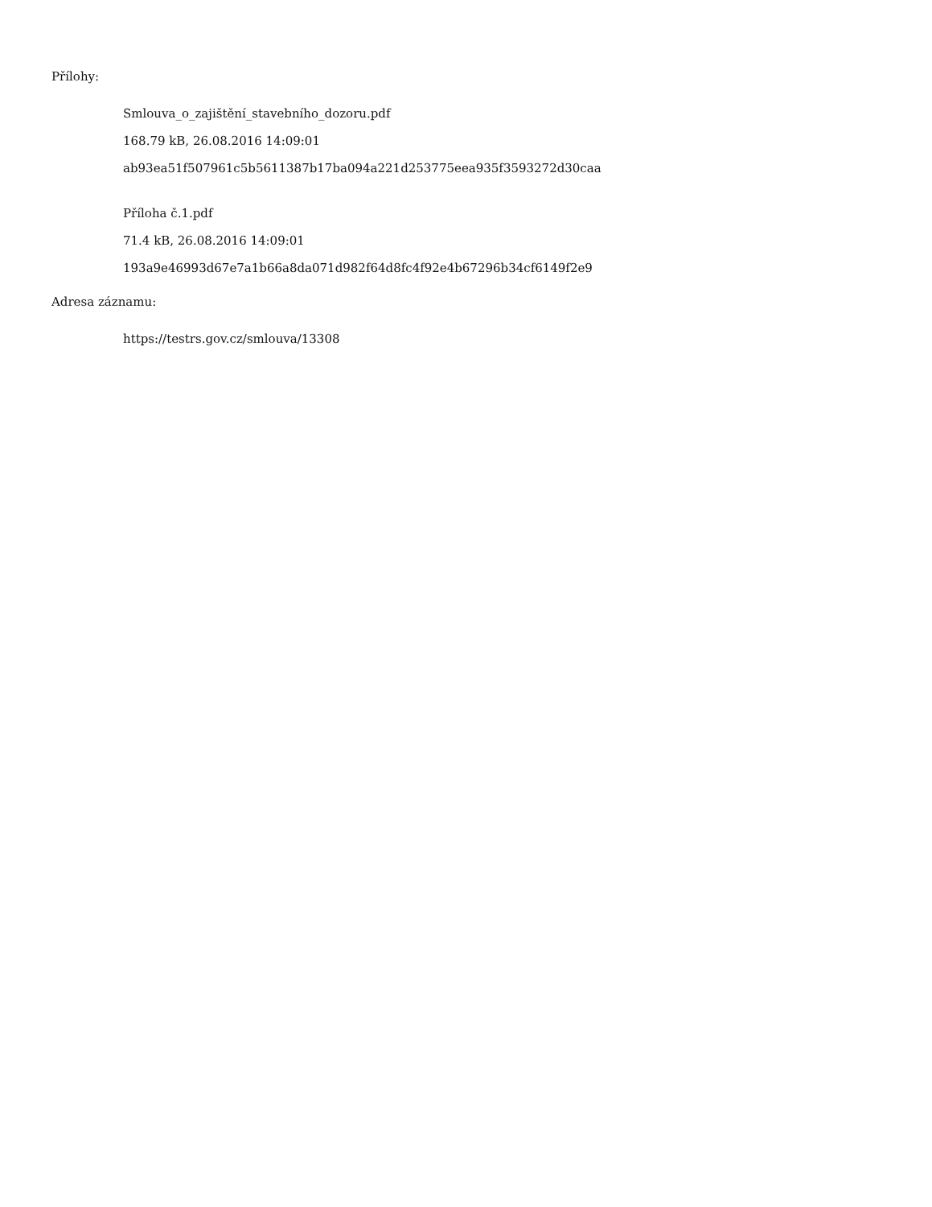Přílohy:
Smlouva_o_zajištění_stavebního_dozoru.pdf
168.79 kB, 26.08.2016 14:09:01
ab93ea51f507961c5b5611387b17ba094a221d253775eea935f3593272d30caa
Příloha č.1.pdf
71.4 kB, 26.08.2016 14:09:01
193a9e46993d67e7a1b66a8da071d982f64d8fc4f92e4b67296b34cf6149f2e9
Adresa záznamu:
https://testrs.gov.cz/smlouva/13308